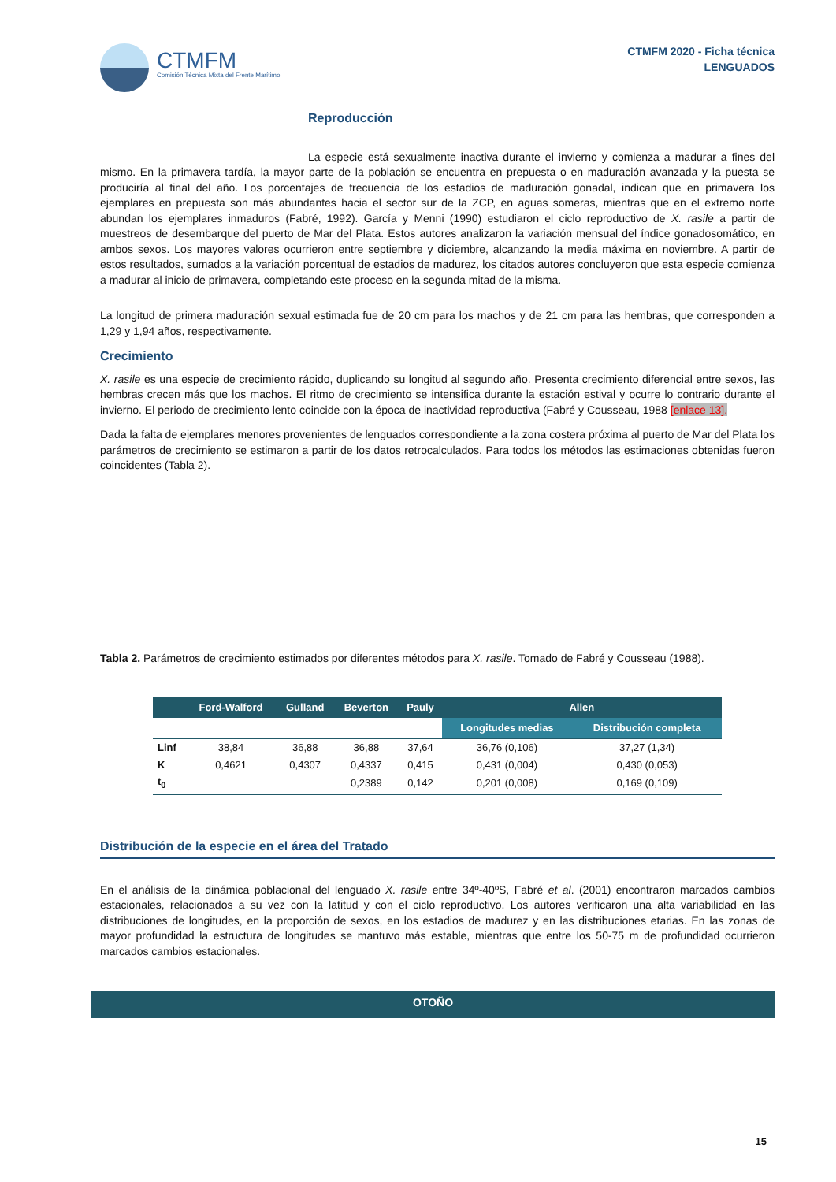CTMFM
Comisión Técnica Mixta del Frente Marítimo
CTMFM 2020 - Ficha técnica
LENGUADOS
Reproducción
La especie está sexualmente inactiva durante el invierno y comienza a madurar a fines del mismo. En la primavera tardía, la mayor parte de la población se encuentra en prepuesta o en maduración avanzada y la puesta se produciría al final del año. Los porcentajes de frecuencia de los estadios de maduración gonadal, indican que en primavera los ejemplares en prepuesta son más abundantes hacia el sector sur de la ZCP, en aguas someras, mientras que en el extremo norte abundan los ejemplares inmaduros (Fabré, 1992). García y Menni (1990) estudiaron el ciclo reproductivo de X. rasile a partir de muestreos de desembarque del puerto de Mar del Plata. Estos autores analizaron la variación mensual del índice gonadosomático, en ambos sexos. Los mayores valores ocurrieron entre septiembre y diciembre, alcanzando la media máxima en noviembre. A partir de estos resultados, sumados a la variación porcentual de estadios de madurez, los citados autores concluyeron que esta especie comienza a madurar al inicio de primavera, completando este proceso en la segunda mitad de la misma.
La longitud de primera maduración sexual estimada fue de 20 cm para los machos y de 21 cm para las hembras, que corresponden a 1,29 y 1,94 años, respectivamente.
Crecimiento
X. rasile es una especie de crecimiento rápido, duplicando su longitud al segundo año. Presenta crecimiento diferencial entre sexos, las hembras crecen más que los machos. El ritmo de crecimiento se intensifica durante la estación estival y ocurre lo contrario durante el invierno. El periodo de crecimiento lento coincide con la época de inactividad reproductiva (Fabré y Cousseau, 1988 [enlace 13].
Dada la falta de ejemplares menores provenientes de lenguados correspondiente a la zona costera próxima al puerto de Mar del Plata los parámetros de crecimiento se estimaron a partir de los datos retrocalculados. Para todos los métodos las estimaciones obtenidas fueron coincidentes (Tabla 2).
Tabla 2. Parámetros de crecimiento estimados por diferentes métodos para X. rasile. Tomado de Fabré y Cousseau (1988).
| | Ford-Walford | Gulland | Beverton | Pauly | Allen | |
| --- | --- | --- | --- | --- | --- | --- |
| | | | | | Longitudes medias | Distribución completa |
| Linf | 38,84 | 36,88 | 36,88 | 37,64 | 36,76 (0,106) | 37,27 (1,34) |
| K | 0,4621 | 0,4307 | 0,4337 | 0,415 | 0,431 (0,004) | 0,430 (0,053) |
| t<sub>0</sub> | | | 0,2389 | 0,142 | 0,201 (0,008) | 0,169 (0,109) |
Distribución de la especie en el área del Tratado
En el análisis de la dinámica poblacional del lenguado X. rasile entre 34º-40ºS, Fabré et al. (2001) encontraron marcados cambios estacionales, relacionados a su vez con la latitud y con el ciclo reproductivo. Los autores verificaron una alta variabilidad en las distribuciones de longitudes, en la proporción de sexos, en los estadios de madurez y en las distribuciones etarias. En las zonas de mayor profundidad la estructura de longitudes se mantuvo más estable, mientras que entre los 50-75 m de profundidad ocurrieron marcados cambios estacionales.
OTOÑO
15